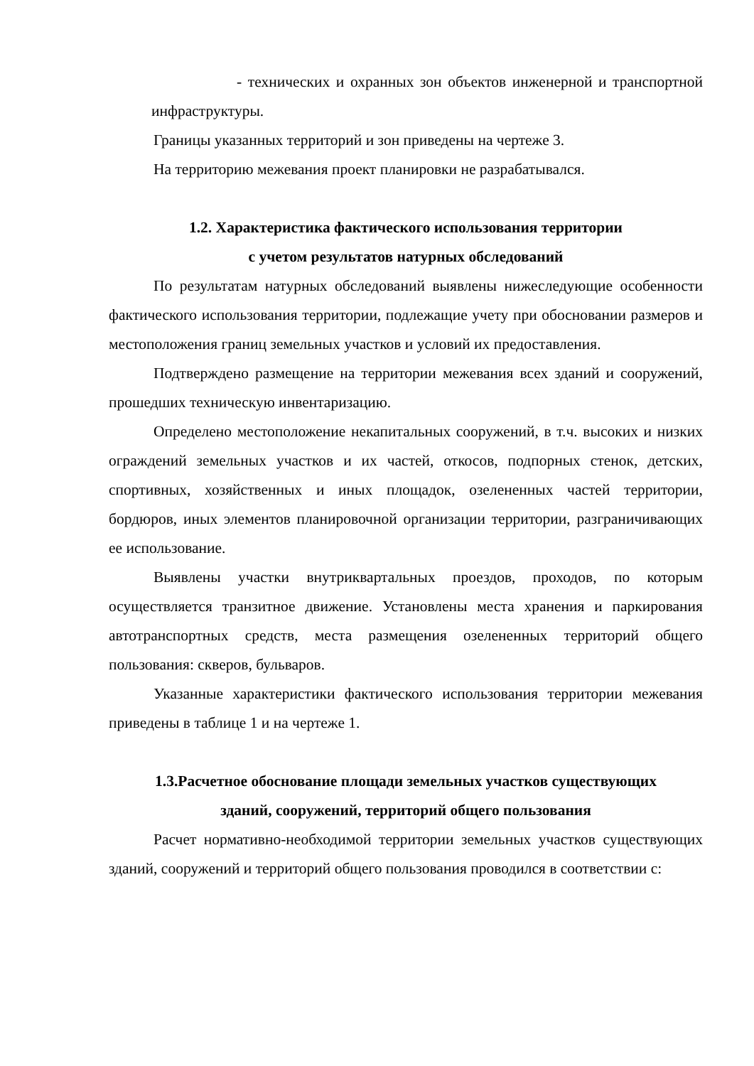- технических и охранных зон объектов инженерной и транспортной инфраструктуры.
Границы указанных территорий и зон приведены на чертеже 3.
На территорию межевания проект планировки не разрабатывался.
1.2. Характеристика фактического использования территории
с учетом результатов натурных обследований
По результатам натурных обследований выявлены нижеследующие особенности фактического использования территории, подлежащие учету при обосновании размеров и местоположения границ земельных участков и условий их предоставления.
Подтверждено размещение на территории межевания всех зданий и сооружений, прошедших техническую инвентаризацию.
Определено местоположение некапитальных сооружений, в т.ч. высоких и низких ограждений земельных участков и их частей, откосов, подпорных стенок, детских, спортивных, хозяйственных и иных площадок, озелененных частей территории, бордюров, иных элементов планировочной организации территории, разграничивающих ее использование.
Выявлены участки внутриквартальных проездов, проходов, по которым осуществляется транзитное движение. Установлены места хранения и паркирования автотранспортных средств, места размещения озелененных территорий общего пользования: скверов, бульваров.
Указанные характеристики фактического использования территории межевания приведены в таблице 1 и на чертеже 1.
1.3.Расчетное обоснование площади земельных участков существующих
зданий, сооружений, территорий общего пользования
Расчет нормативно-необходимой территории земельных участков существующих зданий, сооружений и территорий общего пользования проводился в соответствии с: